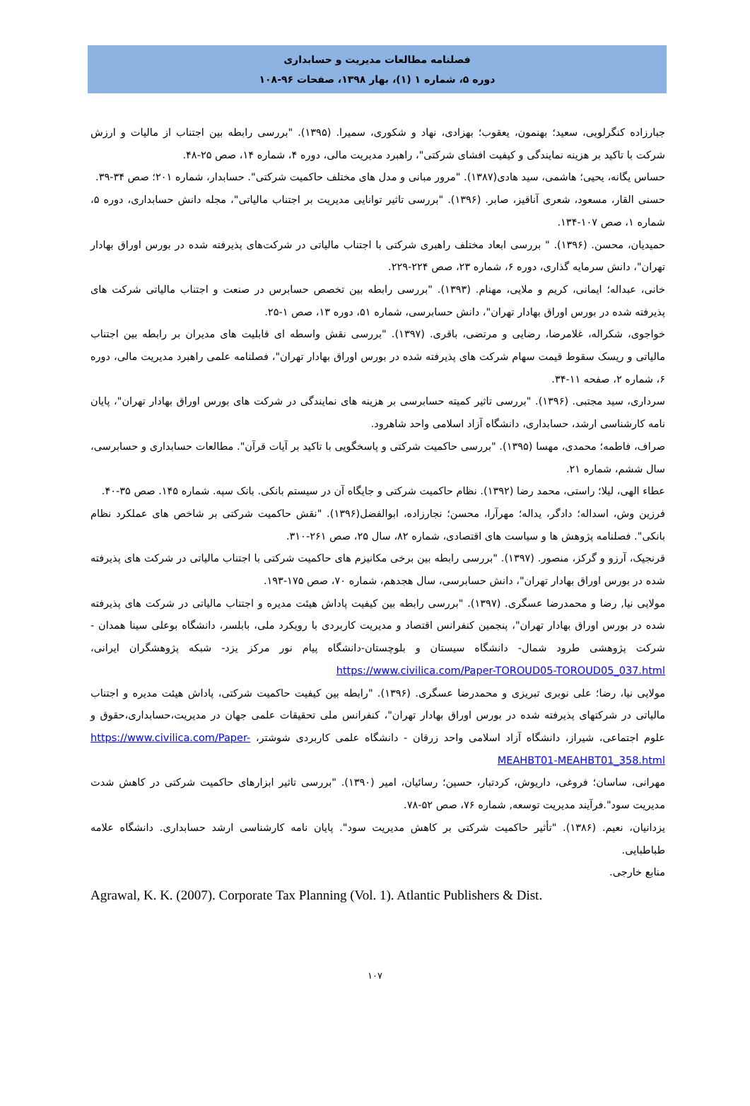فصلنامه مطالعات مدیریت و حسابداری
دوره ۵، شماره ۱ (۱)، بهار ۱۳۹۸، صفحات ۹۶-۱۰۸
جبارزاده کنگرلویی، سعید؛ بهنمون، یعقوب؛ بهزادی، نهاد و شکوری، سمیرا. (۱۳۹۵). "بررسی رابطه بین اجتناب از مالیات و ارزش شرکت با تاکید بر هزینه نمایندگی و کیفیت افشای شرکتی"، راهبرد مدیریت مالی، دوره ۴، شماره ۱۴، صص ۲۵-۴۸.
حساس یگانه، یحیی؛ هاشمی، سید هادی(۱۳۸۷). "مرور مبانی و مدل های مختلف حاکمیت شرکتی". حسابدار، شماره ۲۰۱؛ صص ۳۴-۳۹.
حسنی القار، مسعود، شعری آناقیز، صابر. (۱۳۹۶). "بررسی تاثیر توانایی مدیریت بر اجتناب مالیاتی"، مجله دانش حسابداری، دوره ۵، شماره ۱، صص ۱۰۷-۱۳۴.
حمیدیان، محسن. (۱۳۹۶). " بررسی ابعاد مختلف راهبری شرکتی با اجتناب مالیاتی در شرکت‌های پذیرفته شده در بورس اوراق بهادار تهران"، دانش سرمایه گذاری، دوره ۶، شماره ۲۳، صص ۲۲۴-۲۲۹.
خانی، عبداله؛ ایمانی، کریم و ملایی، مهنام. (۱۳۹۳). "بررسی رابطه بین تخصص حسابرس در صنعت و اجتناب مالیاتی شرکت های پذیرفته شده در بورس اوراق بهادار تهران"، دانش حسابرسی، شماره ۵۱، دوره ۱۳، صص ۱-۲۵.
خواجوی، شکراله، غلامرضا، رضایی و مرتضی، باقری. (۱۳۹۷). "بررسی نقش واسطه ای قابلیت های مدیران بر رابطه بین اجتناب مالیاتی و ریسک سقوط قیمت سهام شرکت های پذیرفته شده در بورس اوراق بهادار تهران"، فصلنامه علمی راهبرد مدیریت مالی، دوره ۶، شماره ۲، صفحه ۱۱-۳۴.
سرداری، سید مجتبی. (۱۳۹۶). "بررسی تاثیر کمیته حسابرسی بر هزینه های نمایندگی در شرکت های بورس اوراق بهادار تهران"، پایان نامه کارشناسی ارشد، حسابداری، دانشگاه آزاد اسلامی واحد شاهرود.
صراف، فاطمه؛ محمدی، مهسا (۱۳۹۵). "بررسی حاکمیت شرکتی و پاسخگویی با تاکید بر آیات قرآن". مطالعات حسابداری و حسابرسی، سال ششم، شماره ۲۱.
عطاء الهی، لیلا؛ راستی، محمد رضا (۱۳۹۲). نظام حاکمیت شرکتی و جایگاه آن در سیستم بانکی. بانک سپه. شماره ۱۴۵. صص ۳۵-۴۰.
فرزین وش، اسداله؛ دادگر، یداله؛ مهرآرا، محسن؛ نجارزاده، ابوالفضل(۱۳۹۶). "نقش حاکمیت شرکتی بر شاخص های عملکرد نظام بانکی". فصلنامه پژوهش ها و سیاست های اقتصادی، شماره ۸۲، سال ۲۵، صص ۲۶۱-۳۱۰.
قرنجیک، آرزو و گرکز، منصور. (۱۳۹۷). "بررسی رابطه بین برخی مکانیزم های حاکمیت شرکتی با اجتناب مالیاتی در شرکت های پذیرفته شده در بورس اوراق بهادار تهران"، دانش حسابرسی، سال هجدهم، شماره ۷۰، صص ۱۷۵-۱۹۳.
مولایی نیا, رضا و محمدرضا عسگری. (۱۳۹۷). "بررسی رابطه بین کیفیت پاداش هیئت مدیره و اجتناب مالیاتی در شرکت های پذیرفته شده در بورس اوراق بهادار تهران"، پنجمین کنفرانس اقتصاد و مدیریت کاربردی با رویکرد ملی، بابلسر، دانشگاه بوعلی سینا همدان - شرکت پژوهشی طرود شمال- دانشگاه سیستان و بلوچستان-دانشگاه پیام نور مرکز یزد- شبکه پژوهشگران ایرانی، https://www.civilica.com/Paper-TOROUD05-TOROUD05_037.html
مولایی نیا، رضا؛ علی نوبری تبریزی و محمدرضا عسگری. (۱۳۹۶). "رابطه بین کیفیت حاکمیت شرکتی، پاداش هیئت مدیره و اجتناب مالیاتی در شرکتهای پذیرفته شده در بورس اوراق بهادار تهران"، کنفرانس ملی تحقیقات علمی جهان در مدیریت،حسابداری،حقوق و علوم اجتماعی، شیراز، دانشگاه آزاد اسلامی واحد زرقان - دانشگاه علمی کاربردی شوشتر، https://www.civilica.com/Paper-MEAHBT01-MEAHBT01_358.html
مهرانی، ساسان؛ فروغی، داریوش، کردتبار، حسین؛ رسائیان، امیر (۱۳۹۰). "بررسی تاثیر ابزارهای حاکمیت شرکتی در کاهش شدت مدیریت سود".فرآیند مدیریت توسعه, شماره ۷۶، صص ۵۲-۷۸.
یزدانیان، نعیم. (۱۳۸۶). "تأثیر حاکمیت شرکتی بر کاهش مدیریت سود". پایان نامه کارشناسی ارشد حسابداری. دانشگاه علامه طباطبایی.
منابع خارجی.
Agrawal, K. K. (2007). Corporate Tax Planning (Vol. 1). Atlantic Publishers & Dist.
۱۰۷